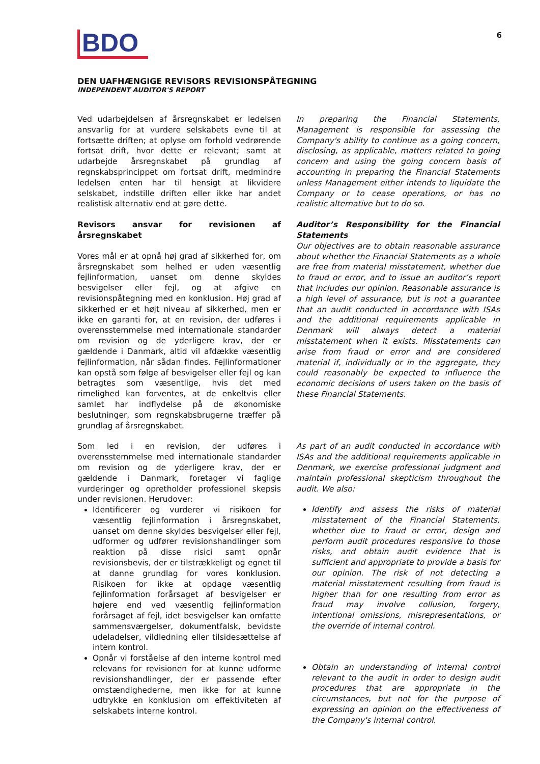BDO
6
DEN UAFHÆNGIGE REVISORS REVISIONSPÅTEGNING
INDEPENDENT AUDITOR'S REPORT
Ved udarbejdelsen af årsregnskabet er ledelsen ansvarlig for at vurdere selskabets evne til at fortsætte driften; at oplyse om forhold vedrørende fortsat drift, hvor dette er relevant; samt at udarbejde årsregnskabet på grundlag af regnskabsprincippet om fortsat drift, medmindre ledelsen enten har til hensigt at likvidere selskabet, indstille driften eller ikke har andet realistisk alternativ end at gøre dette.
In preparing the Financial Statements, Management is responsible for assessing the Company's ability to continue as a going concern, disclosing, as applicable, matters related to going concern and using the going concern basis of accounting in preparing the Financial Statements unless Management either intends to liquidate the Company or to cease operations, or has no realistic alternative but to do so.
Revisors ansvar for revisionen af årsregnskabet
Vores mål er at opnå høj grad af sikkerhed for, om årsregnskabet som helhed er uden væsentlig fejlinformation, uanset om denne skyldes besvigelser eller fejl, og at afgive en revisionspåtegning med en konklusion. Høj grad af sikkerhed er et højt niveau af sikkerhed, men er ikke en garanti for, at en revision, der udføres i overensstemmelse med internationale standarder om revision og de yderligere krav, der er gældende i Danmark, altid vil afdække væsentlig fejlinformation, når sådan findes. Fejlinformationer kan opstå som følge af besvigelser eller fejl og kan betragtes som væsentlige, hvis det med rimelighed kan forventes, at de enkeltvis eller samlet har indflydelse på de økonomiske beslutninger, som regnskabsbrugerne træffer på grundlag af årsregnskabet.
Auditor’s Responsibility for the Financial Statements
Our objectives are to obtain reasonable assurance about whether the Financial Statements as a whole are free from material misstatement, whether due to fraud or error, and to issue an auditor’s report that includes our opinion. Reasonable assurance is a high level of assurance, but is not a guarantee that an audit conducted in accordance with ISAs and the additional requirements applicable in Denmark will always detect a material misstatement when it exists. Misstatements can arise from fraud or error and are considered material if, individually or in the aggregate, they could reasonably be expected to influence the economic decisions of users taken on the basis of these Financial Statements.
Som led i en revision, der udføres i overensstemmelse med internationale standarder om revision og de yderligere krav, der er gældende i Danmark, foretager vi faglige vurderinger og opretholder professionel skepsis under revisionen. Herudover:
Identificerer og vurderer vi risikoen for væsentlig fejlinformation i årsregnskabet, uanset om denne skyldes besvigelser eller fejl, udformer og udfører revisionshandlinger som reaktion på disse risici samt opnår revisionsbevis, der er tilstrækkeligt og egnet til at danne grundlag for vores konklusion. Risikoen for ikke at opdage væsentlig fejlinformation forårsaget af besvigelser er højere end ved væsentlig fejlinformation forårsaget af fejl, idet besvigelser kan omfatte sammensværgelser, dokumentfalsk, bevidste udeladelser, vildledning eller tilsidesættelse af intern kontrol.
Opnår vi forståelse af den interne kontrol med relevans for revisionen for at kunne udforme revisionshandlinger, der er passende efter omstændighederne, men ikke for at kunne udtrykke en konklusion om effektiviteten af selskabets interne kontrol.
As part of an audit conducted in accordance with ISAs and the additional requirements applicable in Denmark, we exercise professional judgment and maintain professional skepticism throughout the audit. We also:
Identify and assess the risks of material misstatement of the Financial Statements, whether due to fraud or error, design and perform audit procedures responsive to those risks, and obtain audit evidence that is sufficient and appropriate to provide a basis for our opinion. The risk of not detecting a material misstatement resulting from fraud is higher than for one resulting from error as fraud may involve collusion, forgery, intentional omissions, misrepresentations, or the override of internal control.
Obtain an understanding of internal control relevant to the audit in order to design audit procedures that are appropriate in the circumstances, but not for the purpose of expressing an opinion on the effectiveness of the Company's internal control.